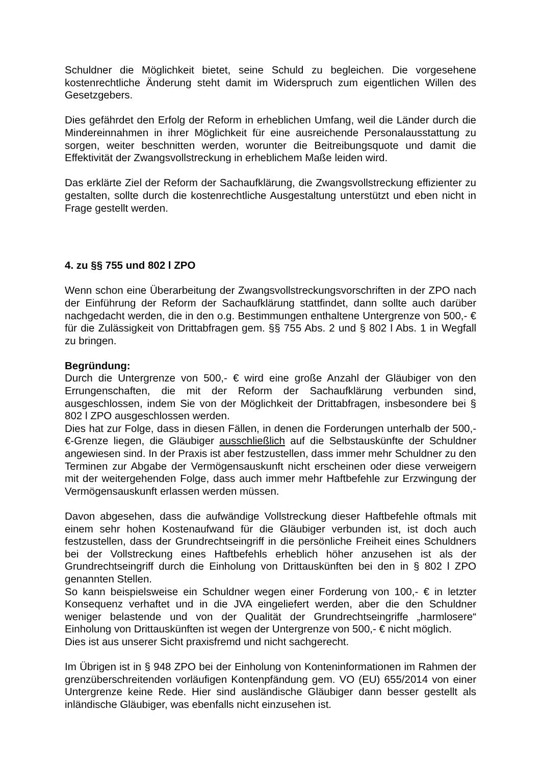Schuldner die Möglichkeit bietet, seine Schuld zu begleichen. Die vorgesehene kostenrechtliche Änderung steht damit im Widerspruch zum eigentlichen Willen des Gesetzgebers.
Dies gefährdet den Erfolg der Reform in erheblichen Umfang, weil die Länder durch die Mindereinnahmen in ihrer Möglichkeit für eine ausreichende Personalausstattung zu sorgen, weiter beschnitten werden, worunter die Beitreibungsquote und damit die Effektivität der Zwangsvollstreckung in erheblichem Maße leiden wird.
Das erklärte Ziel der Reform der Sachaufklärung, die Zwangsvollstreckung effizienter zu gestalten, sollte durch die kostenrechtliche Ausgestaltung unterstützt und eben nicht in Frage gestellt werden.
4. zu §§ 755 und 802 l ZPO
Wenn schon eine Überarbeitung der Zwangsvollstreckungsvorschriften in der ZPO nach der Einführung der Reform der Sachaufklärung stattfindet, dann sollte auch darüber nachgedacht werden, die in den o.g. Bestimmungen enthaltene Untergrenze von 500,- € für die Zulässigkeit von Drittabfragen gem. §§ 755 Abs. 2 und § 802 l Abs. 1 in Wegfall zu bringen.
Begründung:
Durch die Untergrenze von 500,- € wird eine große Anzahl der Gläubiger von den Errungenschaften, die mit der Reform der Sachaufklärung verbunden sind, ausgeschlossen, indem Sie von der Möglichkeit der Drittabfragen, insbesondere bei § 802 l ZPO ausgeschlossen werden.
Dies hat zur Folge, dass in diesen Fällen, in denen die Forderungen unterhalb der 500,- €-Grenze liegen, die Gläubiger ausschließlich auf die Selbstauskünfte der Schuldner angewiesen sind. In der Praxis ist aber festzustellen, dass immer mehr Schuldner zu den Terminen zur Abgabe der Vermögensauskunft nicht erscheinen oder diese verweigern mit der weitergehenden Folge, dass auch immer mehr Haftbefehle zur Erzwingung der Vermögensauskunft erlassen werden müssen.
Davon abgesehen, dass die aufwändige Vollstreckung dieser Haftbefehle oftmals mit einem sehr hohen Kostenaufwand für die Gläubiger verbunden ist, ist doch auch festzustellen, dass der Grundrechtseingriff in die persönliche Freiheit eines Schuldners bei der Vollstreckung eines Haftbefehls erheblich höher anzusehen ist als der Grundrechtseingriff durch die Einholung von Drittauskünften bei den in § 802 l ZPO genannten Stellen.
So kann beispielsweise ein Schuldner wegen einer Forderung von 100,- € in letzter Konsequenz verhaftet und in die JVA eingeliefert werden, aber die den Schuldner weniger belastende und von der Qualität der Grundrechtseingriffe „harmlosere“ Einholung von Drittauskünften ist wegen der Untergrenze von 500,- € nicht möglich.
Dies ist aus unserer Sicht praxisfremd und nicht sachgerecht.
Im Übrigen ist in § 948 ZPO bei der Einholung von Konteninformationen im Rahmen der grenzüberschreitenden vorläufigen Kontenpfändung gem. VO (EU) 655/2014 von einer Untergrenze keine Rede. Hier sind ausländische Gläubiger dann besser gestellt als inländische Gläubiger, was ebenfalls nicht einzusehen ist.